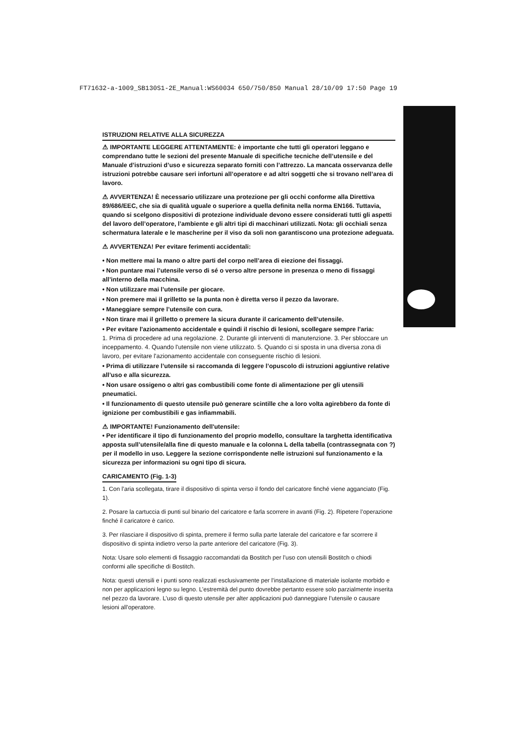FT71632-a-1009_SB130S1-2E_Manual:WS60034 650/750/850 Manual 28/10/09 17:50 Page 19
ISTRUZIONI RELATIVE ALLA SICUREZZA
⚠ IMPORTANTE LEGGERE ATTENTAMENTE: è importante che tutti gli operatori leggano e comprendano tutte le sezioni del presente Manuale di specifiche tecniche dell’utensile e del Manuale d’istruzioni d’uso e sicurezza separato forniti con l’attrezzo. La mancata osservanza delle istruzioni potrebbe causare seri infortuni all’operatore e ad altri soggetti che si trovano nell’area di lavoro.
⚠ AVVERTENZA! È necessario utilizzare una protezione per gli occhi conforme alla Direttiva 89/686/EEC, che sia di qualità uguale o superiore a quella definita nella norma EN166. Tuttavia, quando si scelgono dispositivi di protezione individuale devono essere considerati tutti gli aspetti del lavoro dell’operatore, l’ambiente e gli altri tipi di macchinari utilizzati. Nota: gli occhiali senza schermatura laterale e le mascherine per il viso da soli non garantiscono una protezione adeguata.
⚠ AVVERTENZA! Per evitare ferimenti accidentali:
• Non mettere mai la mano o altre parti del corpo nell’area di eiezione dei fissaggi.
• Non puntare mai l’utensile verso di sé o verso altre persone in presenza o meno di fissaggi all’interno della macchina.
• Non utilizzare mai l’utensile per giocare.
• Non premere mai il grilletto se la punta non è diretta verso il pezzo da lavorare.
• Maneggiare sempre l’utensile con cura.
• Non tirare mai il grilletto o premere la sicura durante il caricamento dell’utensile.
• Per evitare l'azionamento accidentale e quindi il rischio di lesioni, scollegare sempre l'aria:
1. Prima di procedere ad una regolazione. 2. Durante gli interventi di manutenzione. 3. Per sbloccare un inceppamento. 4. Quando l'utensile non viene utilizzato. 5. Quando ci si sposta in una diversa zona di lavoro, per evitare l'azionamento accidentale con conseguente rischio di lesioni.
• Prima di utilizzare l’utensile si raccomanda di leggere l’opuscolo di istruzioni aggiuntive relative all’uso e alla sicurezza.
• Non usare ossigeno o altri gas combustibili come fonte di alimentazione per gli utensili pneumatici.
• Il funzionamento di questo utensile può generare scintille che a loro volta agirebbero da fonte di ignizione per combustibili e gas infiammabili.
⚠ IMPORTANTE! Funzionamento dell'utensile:
• Per identificare il tipo di funzionamento del proprio modello, consultare la targhetta identificativa apposta sull’utensile/alla fine di questo manuale e la colonna L della tabella (contrassegnata con ?) per il modello in uso. Leggere la sezione corrispondente nelle istruzioni sul funzionamento e la sicurezza per informazioni su ogni tipo di sicura.
CARICAMENTO (Fig. 1-3)
1. Con l’aria scollegata, tirare il dispositivo di spinta verso il fondo del caricatore finché viene agganciato (Fig. 1).
2. Posare la cartuccia di punti sul binario del caricatore e farla scorrere in avanti (Fig. 2). Ripetere l’operazione finché il caricatore è carico.
3. Per rilasciare il dispositivo di spinta, premere il fermo sulla parte laterale del caricatore e far scorrere il dispositivo di spinta indietro verso la parte anteriore del caricatore (Fig. 3).
Nota: Usare solo elementi di fissaggio raccomandati da Bostitch per l’uso con utensili Bostitch o chiodi conformi alle specifiche di Bostitch.
Nota: questi utensili e i punti sono realizzati esclusivamente per l’installazione di materiale isolante morbido e non per applicazioni legno su legno. L’estremità del punto dovrebbe pertanto essere solo parzialmente inserita nel pezzo da lavorare. L’uso di questo utensile per alter applicazioni può danneggiare l’utensile o causare lesioni all’operatore.